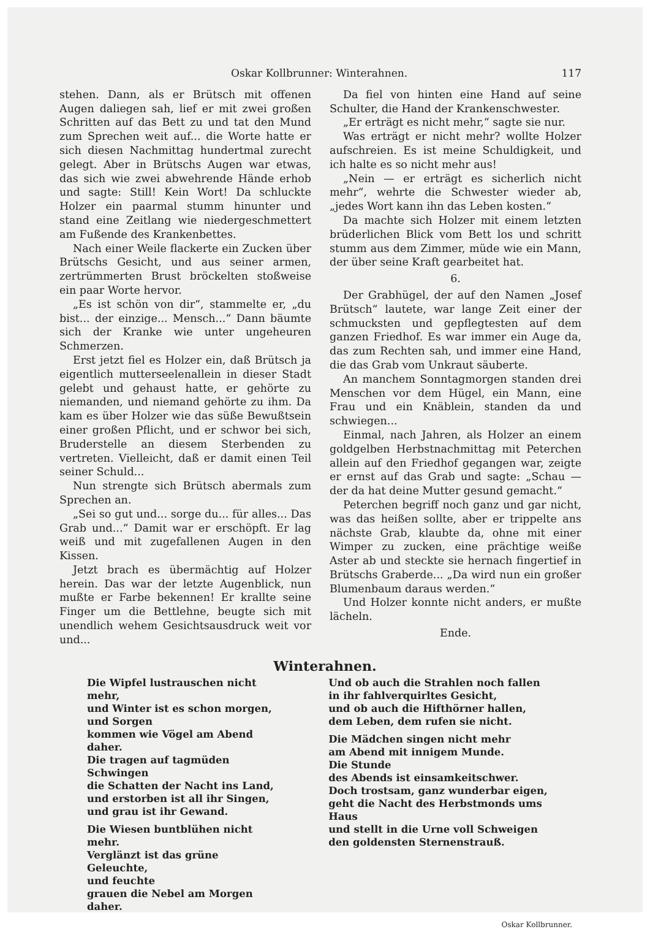Oskar Kollbrunner: Winterahnen. 117
stehen. Dann, als er Brütsch mit offenen Augen daliegen sah, lief er mit zwei großen Schritten auf das Bett zu und tat den Mund zum Sprechen weit auf... die Worte hatte er sich diesen Nachmittag hundertmal zurecht gelegt. Aber in Brütschs Augen war etwas, das sich wie zwei abwehrende Hände erhob und sagte: Still! Kein Wort! Da schluckte Holzer ein paarmal stumm hinunter und stand eine Zeitlang wie niedergeschmettert am Fußende des Krankenbettes.
Nach einer Weile flackerte ein Zucken über Brütschs Gesicht, und aus seiner armen, zertrümmerten Brust bröckelten stoßweise ein paar Worte hervor.
„Es ist schön von dir“, stammelte er, „du bist... der einzige... Mensch...“ Dann bäumte sich der Kranke wie unter ungeheuren Schmerzen.
Erst jetzt fiel es Holzer ein, daß Brütsch ja eigentlich mutterseelenallein in dieser Stadt gelebt und gehaust hatte, er gehörte zu niemanden, und niemand gehörte zu ihm. Da kam es über Holzer wie das süße Bewußtsein einer großen Pflicht, und er schwor bei sich, Bruderstelle an diesem Sterbenden zu vertreten. Vielleicht, daß er damit einen Teil seiner Schuld...
Nun strengte sich Brütsch abermals zum Sprechen an.
„Sei so gut und... sorge du... für alles... Das Grab und...“ Damit war er erschöpft. Er lag weiß und mit zugefallenen Augen in den Kissen.
Jetzt brach es übermächtig auf Holzer herein. Das war der letzte Augenblick, nun mußte er Farbe bekennen! Er krallte seine Finger um die Bettlehne, beugte sich mit unendlich wehem Gesichtsausdruck weit vor und...
Da fiel von hinten eine Hand auf seine Schulter, die Hand der Krankenschwester.
„Er erträgt es nicht mehr,“ sagte sie nur.
Was erträgt er nicht mehr? wollte Holzer aufschreien. Es ist meine Schuldigkeit, und ich halte es so nicht mehr aus!
„Nein — er erträgt es sicherlich nicht mehr“, wehrte die Schwester wieder ab, „jedes Wort kann ihn das Leben kosten.“
Da machte sich Holzer mit einem letzten brüderlichen Blick vom Bett los und schritt stumm aus dem Zimmer, müde wie ein Mann, der über seine Kraft gearbeitet hat.
6.
Der Grabhügel, der auf den Namen „Josef Brütsch“ lautete, war lange Zeit einer der schmucksten und gepflegtesten auf dem ganzen Friedhof. Es war immer ein Auge da, das zum Rechten sah, und immer eine Hand, die das Grab vom Unkraut säuberte.
An manchem Sonntagmorgen standen drei Menschen vor dem Hügel, ein Mann, eine Frau und ein Knäblein, standen da und schwiegen...
Einmal, nach Jahren, als Holzer an einem goldgelben Herbstnachmittag mit Peterchen allein auf den Friedhof gegangen war, zeigte er ernst auf das Grab und sagte: „Schau — der da hat deine Mutter gesund gemacht.“
Peterchen begriff noch ganz und gar nicht, was das heißen sollte, aber er trippelte ans nächste Grab, klaubte da, ohne mit einer Wimper zu zucken, eine prächtige weiße Aster ab und steckte sie hernach fingertief in Brütschs Graberde... „Da wird nun ein großer Blumenbaum daraus werden.“
Und Holzer konnte nicht anders, er mußte lächeln.
Ende.
Winterahnen.
Die Wipfel lustrauschen nicht mehr,
und Winter ist es schon morgen,
und Sorgen
kommen wie Vögel am Abend daher.
Die tragen auf tagmüden Schwingen
die Schatten der Nacht ins Land,
und erstorben ist all ihr Singen,
und grau ist ihr Gewand.
Die Wiesen buntblühen nicht mehr.
Verglänzt ist das grüne Geleuchte,
und feuchte
grauen die Nebel am Morgen daher.
Und ob auch die Strahlen noch fallen
in ihr fahlverquirltes Gesicht,
und ob auch die Hifthörner hallen,
dem Leben, dem rufen sie nicht.
Die Mädchen singen nicht mehr
am Abend mit innigem Munde.
Die Stunde
des Abends ist einsamkeitschwer.
Doch trostsam, ganz wunderbar eigen,
geht die Nacht des Herbstmonds ums Haus
und stellt in die Urne voll Schweigen
den goldensten Sternenstrauß.
Oskar Kollbrunner.